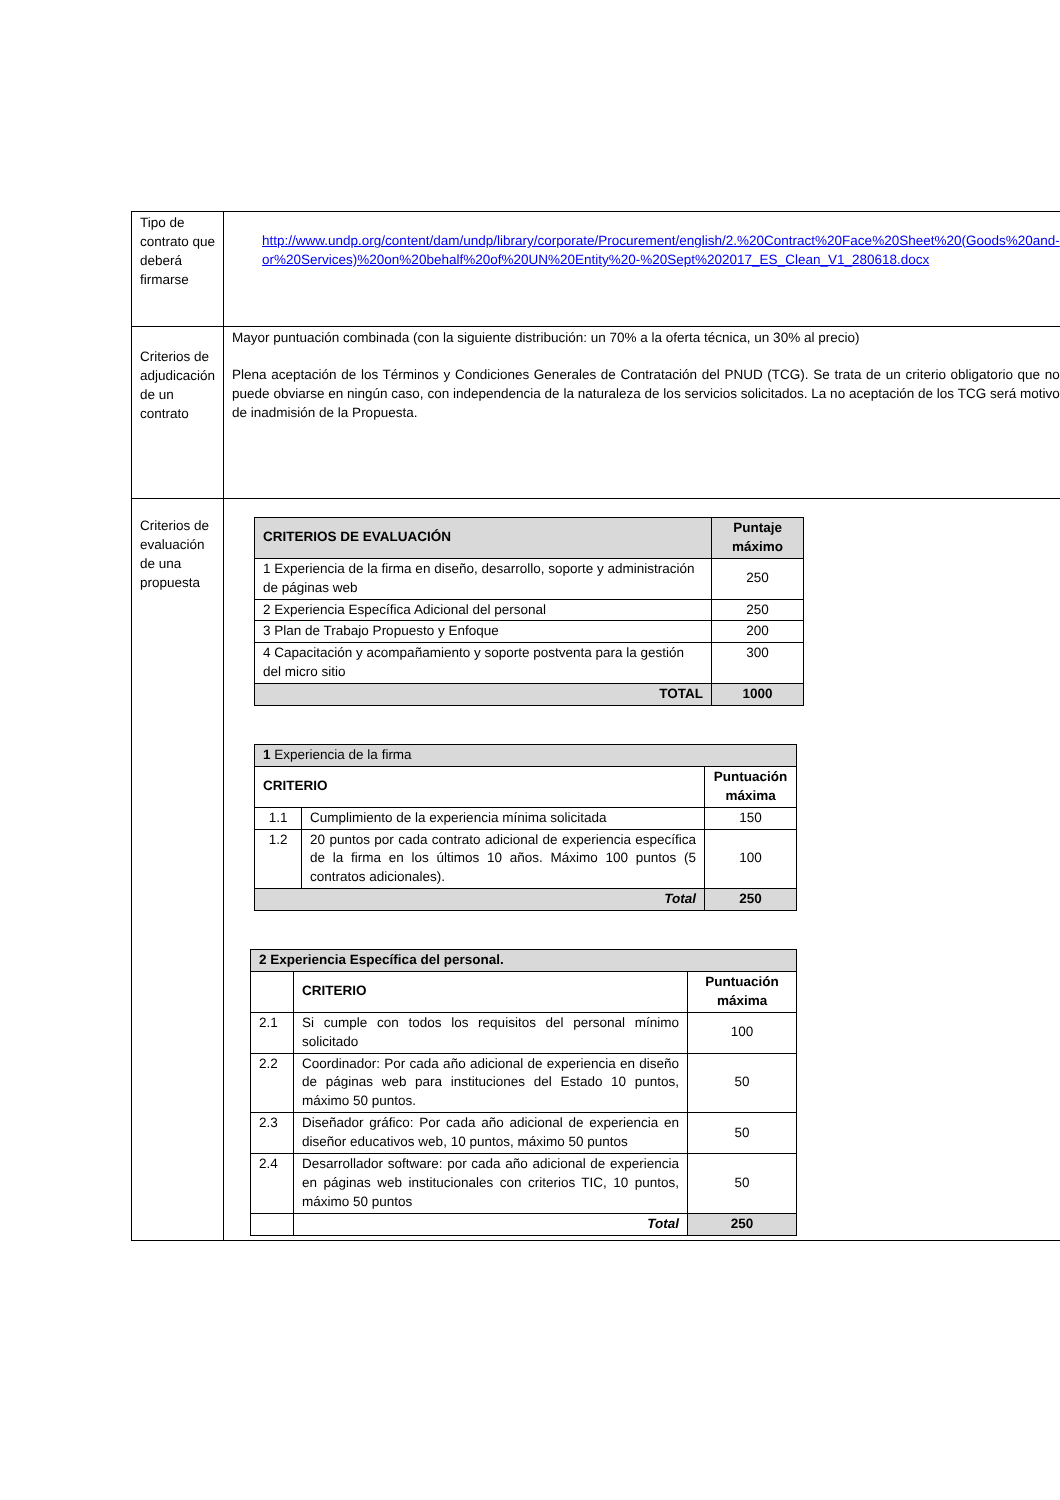| Tipo de contrato que deberá firmarse | http://www.undp.org/content/dam/undp/library/corporate/Procurement/english/2.%20Contract%20Face%20Sheet%20(Goods%20and-or%20Services)%20on%20behalf%20of%20UN%20Entity%20-%20Sept%202017_ES_Clean_V1_280618.docx |
| Criterios de adjudicación de un contrato | Mayor puntuación combinada (con la siguiente distribución: un 70% a la oferta técnica, un 30% al precio) Plena aceptación de los Términos y Condiciones Generales de Contratación del PNUD (TCG). Se trata de un criterio obligatorio que no puede obviarse en ningún caso, con independencia de la naturaleza de los servicios solicitados. La no aceptación de los TCG será motivo de inadmisión de la Propuesta. |
| Criterios de evaluación de una propuesta | / CRITERIOS DE EVALUACIÓN / Puntaje máximo / / --- / --- / / 1 Experiencia de la firma en diseño, desarrollo, soporte y administración de páginas web / 250 / / 2 Experiencia Específica Adicional del personal / 250 / / 3 Plan de Trabajo Propuesto y Enfoque / 200 / / 4 Capacitación y acompañamiento y soporte postventa para la gestión del micro sitio / 300 / / TOTAL / 1000 / / 1 Experiencia de la firma / / / / CRITERIO / / Puntuación máxima / / 1.1 / Cumplimiento de la experiencia mínima solicitada / 150 / / 1.2 / 20 puntos por cada contrato adicional de experiencia específica de la firma en los últimos 10 años. Máximo 100 puntos (5 contratos adicionales). / 100 / / Total / / 250 / / 2 Experiencia Específica del personal. / / / / --- / --- / --- / / / CRITERIO / Puntuación máxima / / 2.1 / Si cumple con todos los requisitos del personal mínimo solicitado / 100 / / 2.2 / Coordinador: Por cada año adicional de experiencia en diseño de páginas web para instituciones del Estado 10 puntos, máximo 50 puntos. / 50 / / 2.3 / Diseñador gráfico: Por cada año adicional de experiencia en diseñor educativos web, 10 puntos, máximo 50 puntos / 50 / / 2.4 / Desarrollador software: por cada año adicional de experiencia en páginas web institucionales con criterios TIC, 10 puntos, máximo 50 puntos / 50 / / / Total / 250 / |